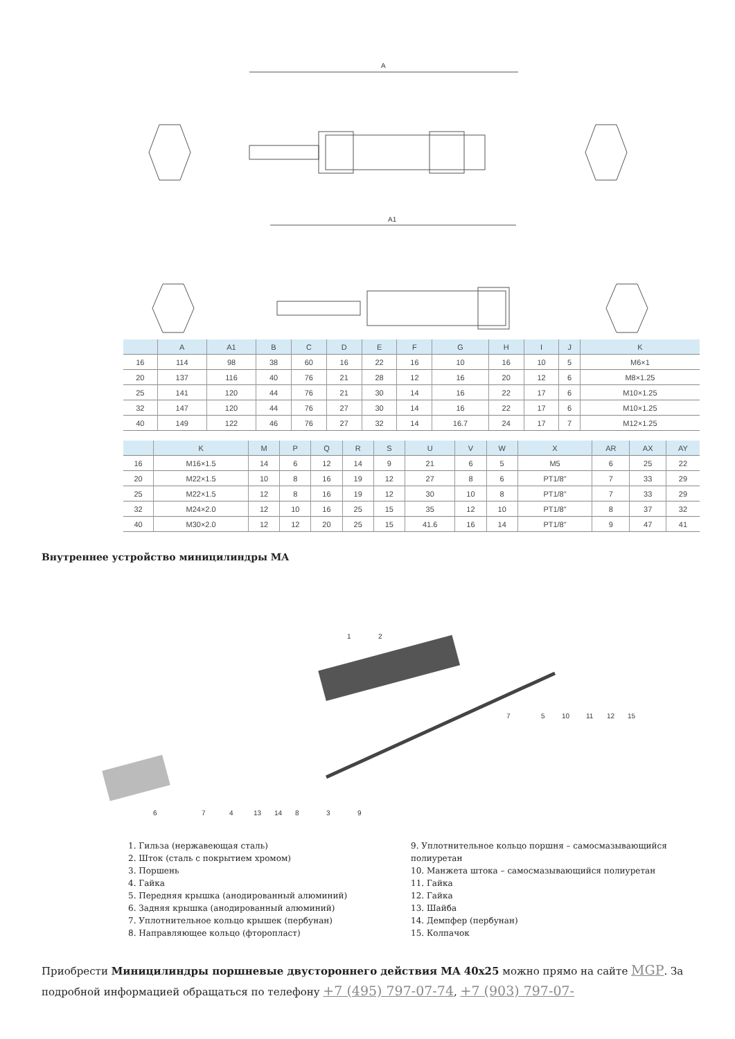A
A1
| | A | A1 | B | C | D | E | F | G | H | I | J | K |
| --- | --- | --- | --- | --- | --- | --- | --- | --- | --- | --- | --- | --- |
| 16 | 114 | 98 | 38 | 60 | 16 | 22 | 16 | 10 | 16 | 10 | 5 | M6×1 |
| 20 | 137 | 116 | 40 | 76 | 21 | 28 | 12 | 16 | 20 | 12 | 6 | M8×1.25 |
| 25 | 141 | 120 | 44 | 76 | 21 | 30 | 14 | 16 | 22 | 17 | 6 | M10×1.25 |
| 32 | 147 | 120 | 44 | 76 | 27 | 30 | 14 | 16 | 22 | 17 | 6 | M10×1.25 |
| 40 | 149 | 122 | 46 | 76 | 27 | 32 | 14 | 16.7 | 24 | 17 | 7 | M12×1.25 |
| | K | M | P | Q | R | S | U | V | W | X | AR | AX | AY |
| --- | --- | --- | --- | --- | --- | --- | --- | --- | --- | --- | --- | --- | --- |
| 16 | M16×1.5 | 14 | 6 | 12 | 14 | 9 | 21 | 6 | 5 | M5 | 6 | 25 | 22 |
| 20 | M22×1.5 | 10 | 8 | 16 | 19 | 12 | 27 | 8 | 6 | PT1/8" | 7 | 33 | 29 |
| 25 | M22×1.5 | 12 | 8 | 16 | 19 | 12 | 30 | 10 | 8 | PT1/8" | 7 | 33 | 29 |
| 32 | M24×2.0 | 12 | 10 | 16 | 25 | 15 | 35 | 12 | 10 | PT1/8" | 8 | 37 | 32 |
| 40 | M30×2.0 | 12 | 12 | 20 | 25 | 15 | 41.6 | 16 | 14 | PT1/8" | 9 | 47 | 41 |
Внутреннее устройство миницилиндры MA
1
2
7
5
10
11
12
15
6
7
4
13
14
8
3
9
1. Гильза (нержавеющая сталь)
2. Шток (сталь с покрытием хромом)
3. Поршень
4. Гайка
5. Передняя крышка (анодированный алюминий)
6. Задняя крышка (анодированный алюминий)
7. Уплотнительное кольцо крышек (пербунан)
8. Направляющее кольцо (фторопласт)
9. Уплотнительное кольцо поршня – самосмазывающийся полиуретан
10. Манжета штока – самосмазывающийся полиуретан
11. Гайка
12. Гайка
13. Шайба
14. Демпфер (пербунан)
15. Колпачок
Приобрести Миницилиндры поршневые двустороннего действия MA 40x25 можно прямо на сайте MGP. За подробной информацией обращаться по телефону +7 (495) 797-07-74, +7 (903) 797-07-